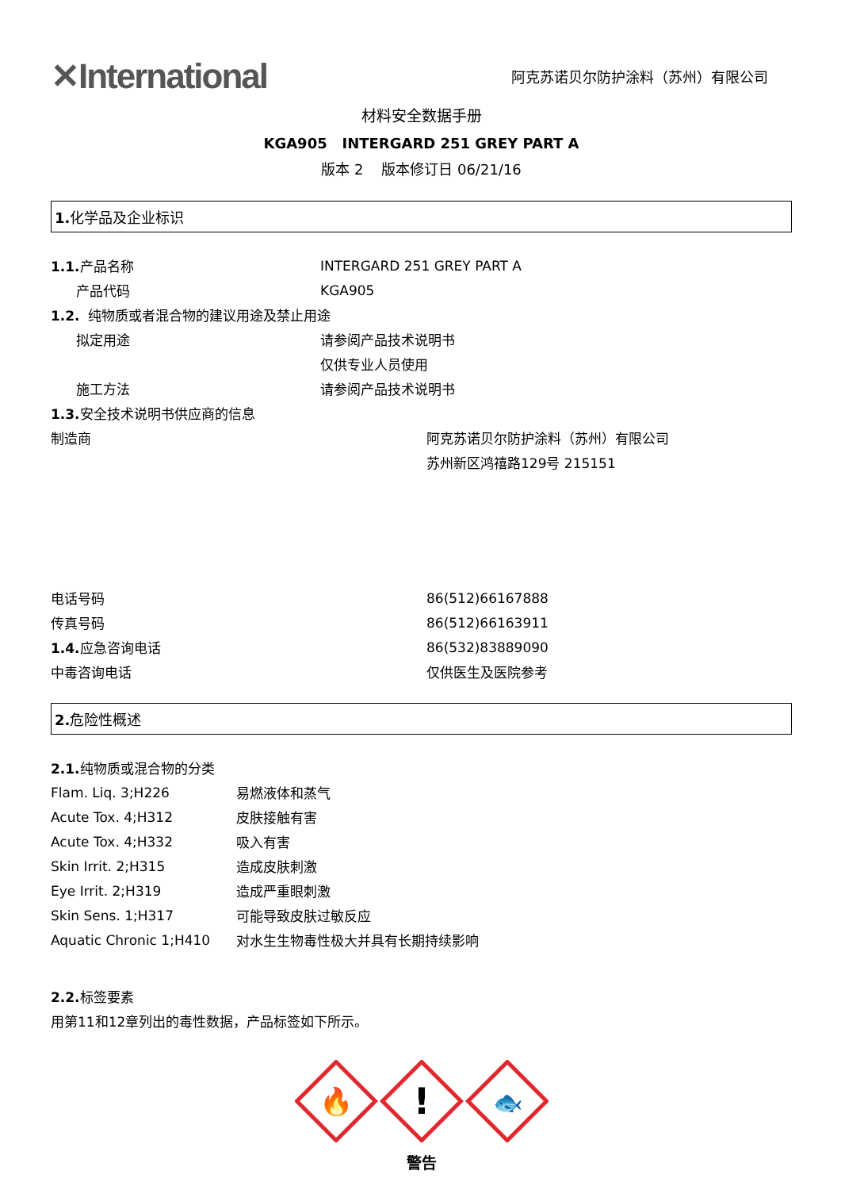✕International
阿克苏诺贝尔防护涂料（苏州）有限公司
材料安全数据手册
KGA905 INTERGARD 251 GREY PART A
版本 2 版本修订日 06/21/16
1. 化学品及企业标识
1.1. 产品名称 INTERGARD 251 GREY PART A
产品代码 KGA905
1.2. 纯物质或者混合物的建议用途及禁止用途
拟定用途 请参阅产品技术说明书
仅供专业人员使用
施工方法 请参阅产品技术说明书
1.3. 安全技术说明书供应商的信息
制造商 阿克苏诺贝尔防护涂料（苏州）有限公司
苏州新区鸿禧路129号 215151
电话号码 86(512)66167888
传真号码 86(512)66163911
1.4. 应急咨询电话 86(532)83889090
中毒咨询电话 仅供医生及医院参考
2. 危险性概述
2.1. 纯物质或混合物的分类
Flam. Liq. 3;H226 易燃液体和蒸气
Acute Tox. 4;H312 皮肤接触有害
Acute Tox. 4;H332 吸入有害
Skin Irrit. 2;H315 造成皮肤刺激
Eye Irrit. 2;H319 造成严重眼刺激
Skin Sens. 1;H317 可能导致皮肤过敏反应
Aquatic Chronic 1;H410 对水生生物毒性极大并具有长期持续影响
2.2. 标签要素
用第11和12章列出的毒性数据，产品标签如下所示。
🔥
!
🐟
警告